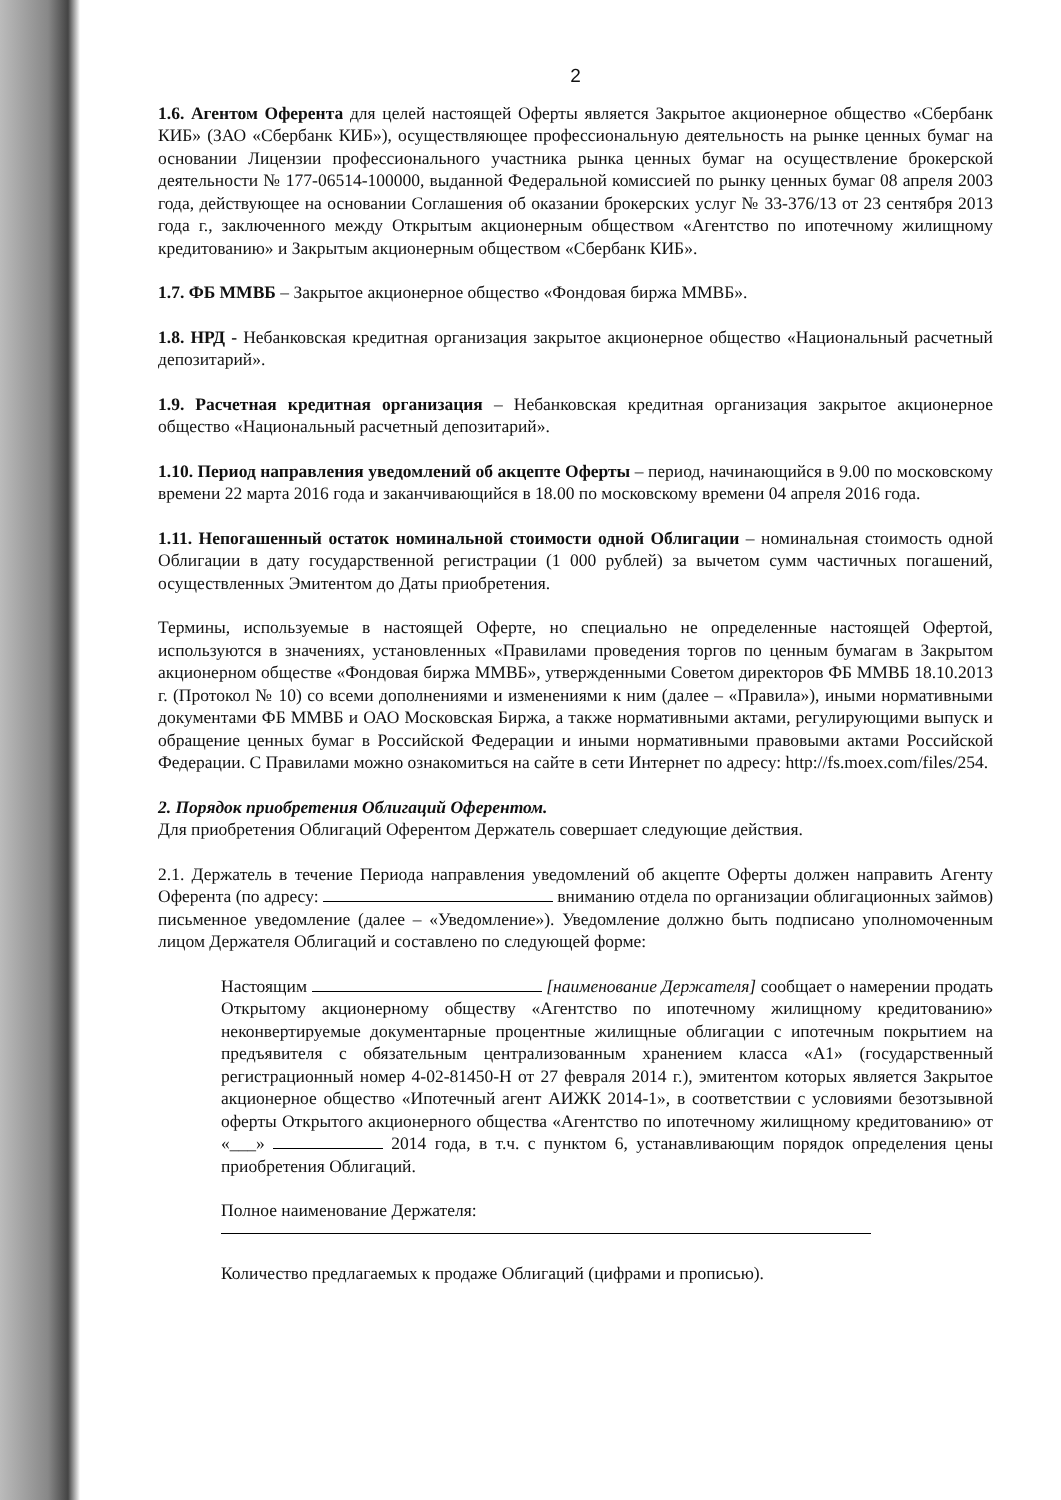2
1.6. Агентом Оферента для целей настоящей Оферты является Закрытое акционерное общество «Сбербанк КИБ» (ЗАО «Сбербанк КИБ»), осуществляющее профессиональную деятельность на рынке ценных бумаг на основании Лицензии профессионального участника рынка ценных бумаг на осуществление брокерской деятельности № 177-06514-100000, выданной Федеральной комиссией по рынку ценных бумаг 08 апреля 2003 года, действующее на основании Соглашения об оказании брокерских услуг № 33-376/13 от 23 сентября 2013 года г., заключенного между Открытым акционерным обществом «Агентство по ипотечному жилищному кредитованию» и Закрытым акционерным обществом «Сбербанк КИБ».
1.7. ФБ ММВБ – Закрытое акционерное общество «Фондовая биржа ММВБ».
1.8. НРД - Небанковская кредитная организация закрытое акционерное общество «Национальный расчетный депозитарий».
1.9. Расчетная кредитная организация – Небанковская кредитная организация закрытое акционерное общество «Национальный расчетный депозитарий».
1.10. Период направления уведомлений об акцепте Оферты – период, начинающийся в 9.00 по московскому времени 22 марта 2016 года и заканчивающийся в 18.00 по московскому времени 04 апреля 2016 года.
1.11. Непогашенный остаток номинальной стоимости одной Облигации – номинальная стоимость одной Облигации в дату государственной регистрации (1 000 рублей) за вычетом сумм частичных погашений, осуществленных Эмитентом до Даты приобретения.
Термины, используемые в настоящей Оферте, но специально не определенные настоящей Офертой, используются в значениях, установленных «Правилами проведения торгов по ценным бумагам в Закрытом акционерном обществе «Фондовая биржа ММВБ», утвержденными Советом директоров ФБ ММВБ 18.10.2013 г. (Протокол № 10) со всеми дополнениями и изменениями к ним (далее – «Правила»), иными нормативными документами ФБ ММВБ и ОАО Московская Биржа, а также нормативными актами, регулирующими выпуск и обращение ценных бумаг в Российской Федерации и иными нормативными правовыми актами Российской Федерации. С Правилами можно ознакомиться на сайте в сети Интернет по адресу: http://fs.moex.com/files/254.
2. Порядок приобретения Облигаций Оферентом.
Для приобретения Облигаций Оферентом Держатель совершает следующие действия.
2.1. Держатель в течение Периода направления уведомлений об акцепте Оферты должен направить Агенту Оферента (по адресу: вниманию отдела по организации облигационных займов) письменное уведомление (далее – «Уведомление»). Уведомление должно быть подписано уполномоченным лицом Держателя Облигаций и составлено по следующей форме:
Настоящим [наименование Держателя] сообщает о намерении продать Открытому акционерному обществу «Агентство по ипотечному жилищному кредитованию» неконвертируемые документарные процентные жилищные облигации с ипотечным покрытием на предъявителя с обязательным централизованным хранением класса «А1» (государственный регистрационный номер 4-02-81450-H от 27 февраля 2014 г.), эмитентом которых является Закрытое акционерное общество «Ипотечный агент АИЖК 2014-1», в соответствии с условиями безотзывной оферты Открытого акционерного общества «Агентство по ипотечному жилищному кредитованию» от «___» 2014 года, в т.ч. с пунктом 6, устанавливающим порядок определения цены приобретения Облигаций.
Полное наименование Держателя:
Количество предлагаемых к продаже Облигаций (цифрами и прописью).